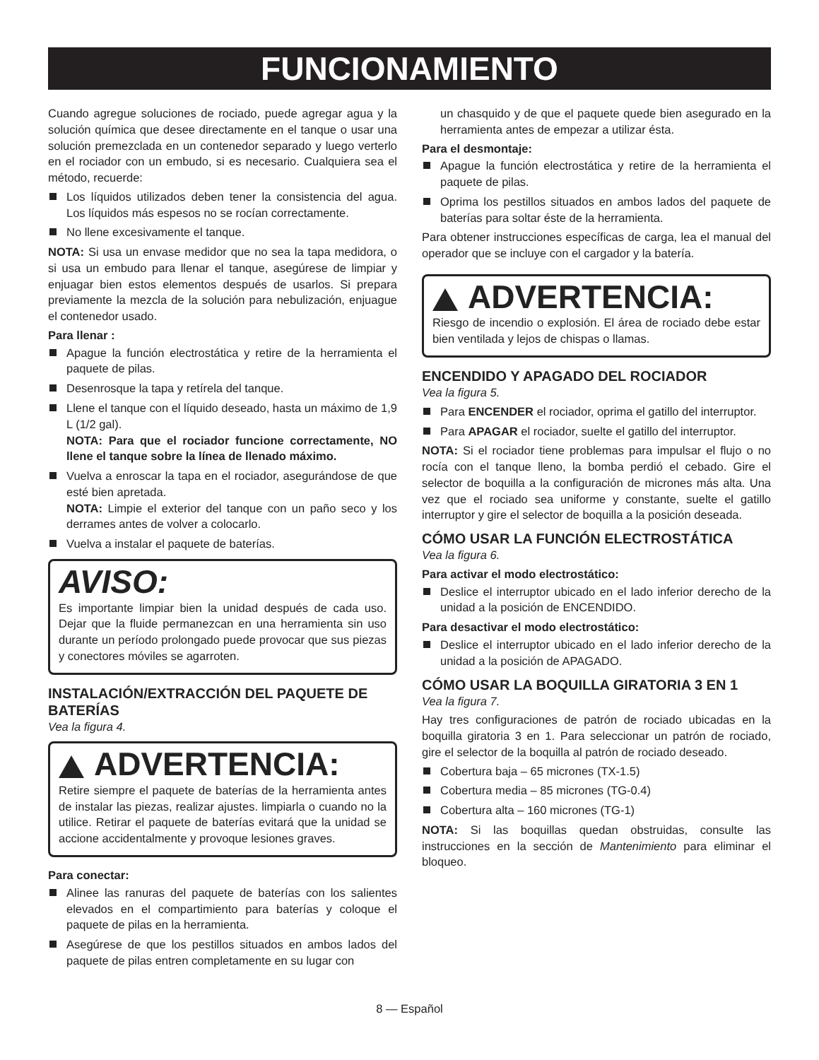FUNCIONAMIENTO
Cuando agregue soluciones de rociado, puede agregar agua y la solución química que desee directamente en el tanque o usar una solución premezclada en un contenedor separado y luego verterlo en el rociador con un embudo, si es necesario. Cualquiera sea el método, recuerde:
Los líquidos utilizados deben tener la consistencia del agua. Los líquidos más espesos no se rocían correctamente.
No llene excesivamente el tanque.
NOTA: Si usa un envase medidor que no sea la tapa medidora, o si usa un embudo para llenar el tanque, asegúrese de limpiar y enjuagar bien estos elementos después de usarlos. Si prepara previamente la mezcla de la solución para nebulización, enjuague el contenedor usado.
Para llenar :
Apague la función electrostática y retire de la herramienta el paquete de pilas.
Desenrosque la tapa y retírela del tanque.
Llene el tanque con el líquido deseado, hasta un máximo de 1,9 L (1/2 gal).
NOTA: Para que el rociador funcione correctamente, NO llene el tanque sobre la línea de llenado máximo.
Vuelva a enroscar la tapa en el rociador, asegurándose de que esté bien apretada.
NOTA: Limpie el exterior del tanque con un paño seco y los derrames antes de volver a colocarlo.
Vuelva a instalar el paquete de baterías.
AVISO:
Es importante limpiar bien la unidad después de cada uso. Dejar que la fluide permanezcan en una herramienta sin uso durante un período prolongado puede provocar que sus piezas y conectores móviles se agarroten.
INSTALACIÓN/EXTRACCIÓN DEL PAQUETE DE BATERÍAS
Vea la figura 4.
ADVERTENCIA:
Retire siempre el paquete de baterías de la herramienta antes de instalar las piezas, realizar ajustes. limpiarla o cuando no la utilice. Retirar el paquete de baterías evitará que la unidad se accione accidentalmente y provoque lesiones graves.
Para conectar:
Alinee las ranuras del paquete de baterías con los salientes elevados en el compartimiento para baterías y coloque el paquete de pilas en la herramienta.
Asegúrese de que los pestillos situados en ambos lados del paquete de pilas entren completamente en su lugar con
un chasquido y de que el paquete quede bien asegurado en la herramienta antes de empezar a utilizar ésta.
Para el desmontaje:
Apague la función electrostática y retire de la herramienta el paquete de pilas.
Oprima los pestillos situados en ambos lados del paquete de baterías para soltar éste de la herramienta.
Para obtener instrucciones específicas de carga, lea el manual del operador que se incluye con el cargador y la batería.
ADVERTENCIA:
Riesgo de incendio o explosión. El área de rociado debe estar bien ventilada y lejos de chispas o llamas.
ENCENDIDO Y APAGADO DEL ROCIADOR
Vea la figura 5.
Para ENCENDER el rociador, oprima el gatillo del interruptor.
Para APAGAR el rociador, suelte el gatillo del interruptor.
NOTA: Si el rociador tiene problemas para impulsar el flujo o no rocía con el tanque lleno, la bomba perdió el cebado. Gire el selector de boquilla a la configuración de micrones más alta. Una vez que el rociado sea uniforme y constante, suelte el gatillo interruptor y gire el selector de boquilla a la posición deseada.
CÓMO USAR LA FUNCIÓN ELECTROSTÁTICA
Vea la figura 6.
Para activar el modo electrostático:
Deslice el interruptor ubicado en el lado inferior derecho de la unidad a la posición de ENCENDIDO.
Para desactivar el modo electrostático:
Deslice el interruptor ubicado en el lado inferior derecho de la unidad a la posición de APAGADO.
CÓMO USAR LA BOQUILLA GIRATORIA 3 EN 1
Vea la figura 7.
Hay tres configuraciones de patrón de rociado ubicadas en la boquilla giratoria 3 en 1. Para seleccionar un patrón de rociado, gire el selector de la boquilla al patrón de rociado deseado.
Cobertura baja – 65 micrones (TX-1.5)
Cobertura media – 85 micrones (TG-0.4)
Cobertura alta – 160 micrones (TG-1)
NOTA: Si las boquillas quedan obstruidas, consulte las instrucciones en la sección de Mantenimiento para eliminar el bloqueo.
8 — Español